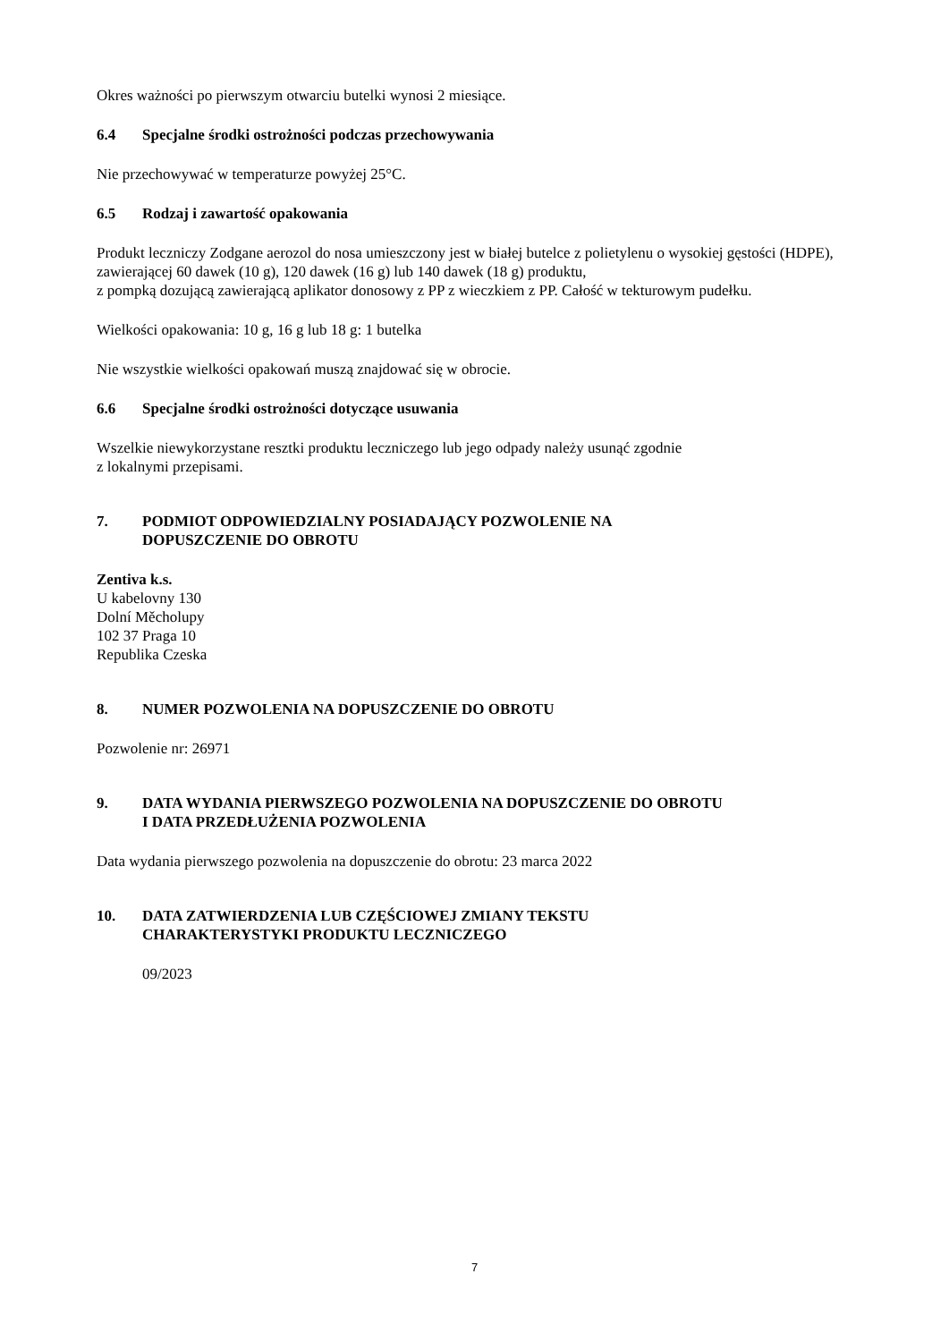Okres ważności po pierwszym otwarciu butelki wynosi 2 miesiące.
6.4 Specjalne środki ostrożności podczas przechowywania
Nie przechowywać w temperaturze powyżej 25°C.
6.5 Rodzaj i zawartość opakowania
Produkt leczniczy Zodgane aerozol do nosa umieszczony jest w białej butelce z polietylenu o wysokiej gęstości (HDPE), zawierającej 60 dawek (10 g), 120 dawek (16 g) lub 140 dawek (18 g) produktu,
z pompką dozującą zawierającą aplikator donosowy z PP z wieczkiem z PP. Całość w tekturowym pudełku.
Wielkości opakowania: 10 g, 16 g lub 18 g: 1 butelka
Nie wszystkie wielkości opakowań muszą znajdować się w obrocie.
6.6 Specjalne środki ostrożności dotyczące usuwania
Wszelkie niewykorzystane resztki produktu leczniczego lub jego odpady należy usunąć zgodnie
z lokalnymi przepisami.
7. PODMIOT ODPOWIEDZIALNY POSIADAJĄCY POZWOLENIE NA
DOPUSZCZENIE DO OBROTU
Zentiva k.s.
U kabelovny 130
Dolní Měcholupy
102 37 Praga 10
Republika Czeska
8. NUMER POZWOLENIA NA DOPUSZCZENIE DO OBROTU
Pozwolenie nr: 26971
9. DATA WYDANIA PIERWSZEGO POZWOLENIA NA DOPUSZCZENIE DO OBROTU
I DATA PRZEDŁUŻENIA POZWOLENIA
Data wydania pierwszego pozwolenia na dopuszczenie do obrotu: 23 marca 2022
10. DATA ZATWIERDZENIA LUB CZĘŚCIOWEJ ZMIANY TEKSTU
CHARAKTERYSTYKI PRODUKTU LECZNICZEGO
09/2023
7